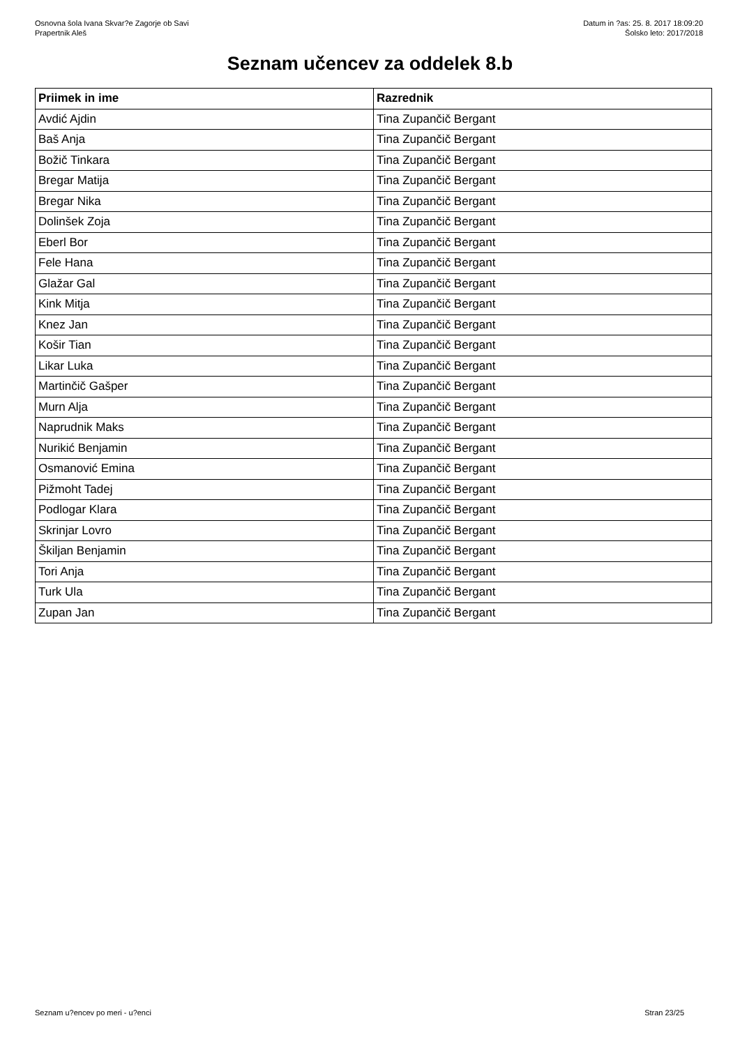Osnovna šola Ivana Skvar?e Zagorje ob Savi
Prapertnik Aleš
Datum in ?as: 25. 8. 2017 18:09:20
Šolsko leto: 2017/2018
Seznam učencev za oddelek 8.b
| Priimek in ime | Razrednik |
| --- | --- |
| Avdić Ajdin | Tina Zupančič Bergant |
| Baš Anja | Tina Zupančič Bergant |
| Božič Tinkara | Tina Zupančič Bergant |
| Bregar Matija | Tina Zupančič Bergant |
| Bregar Nika | Tina Zupančič Bergant |
| Dolinšek Zoja | Tina Zupančič Bergant |
| Eberl Bor | Tina Zupančič Bergant |
| Fele Hana | Tina Zupančič Bergant |
| Glažar Gal | Tina Zupančič Bergant |
| Kink Mitja | Tina Zupančič Bergant |
| Knez Jan | Tina Zupančič Bergant |
| Košir Tian | Tina Zupančič Bergant |
| Likar Luka | Tina Zupančič Bergant |
| Martinčič Gašper | Tina Zupančič Bergant |
| Murn Alja | Tina Zupančič Bergant |
| Naprudnik Maks | Tina Zupančič Bergant |
| Nurikić Benjamin | Tina Zupančič Bergant |
| Osmanović Emina | Tina Zupančič Bergant |
| Pižmoht Tadej | Tina Zupančič Bergant |
| Podlogar Klara | Tina Zupančič Bergant |
| Skrinjar Lovro | Tina Zupančič Bergant |
| Škiljan Benjamin | Tina Zupančič Bergant |
| Tori Anja | Tina Zupančič Bergant |
| Turk Ula | Tina Zupančič Bergant |
| Zupan Jan | Tina Zupančič Bergant |
Seznam u?encev po meri - u?enci
Stran 23/25